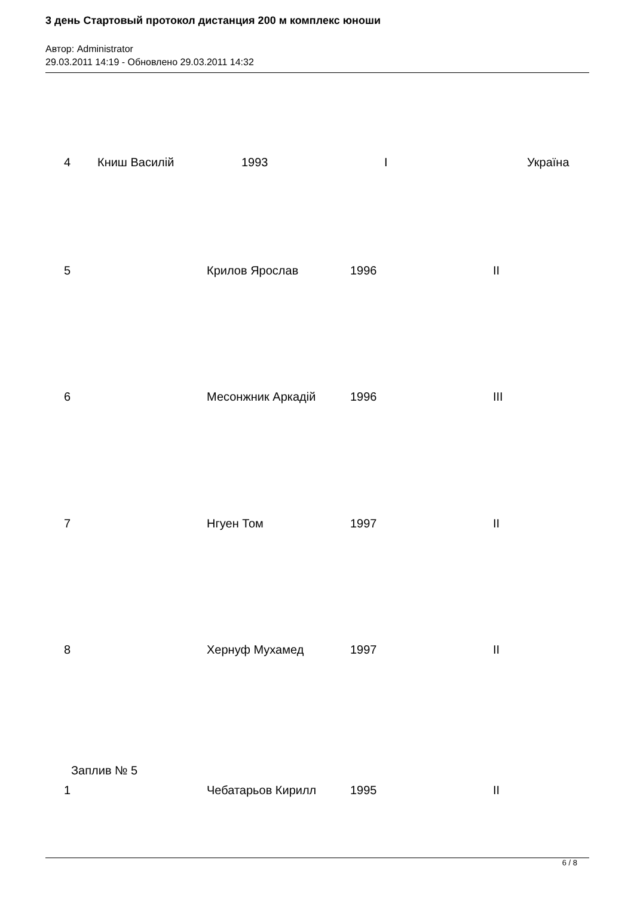3 день Стартовый протокол дистанция 200 м комплекс юноши
Автор: Administrator
29.03.2011 14:19 - Обновлено 29.03.2011 14:32
4 Книш Василій 1993 I Україна
5 Крилов Ярослав 1996 II
6 Месонжник Аркадій 1996 III
7 Нгуен Том 1997 II
8 Хернуф Мухамед 1997 II
Заплив № 5
1 Чебатарьов Кирилл 1995 II
6 / 8